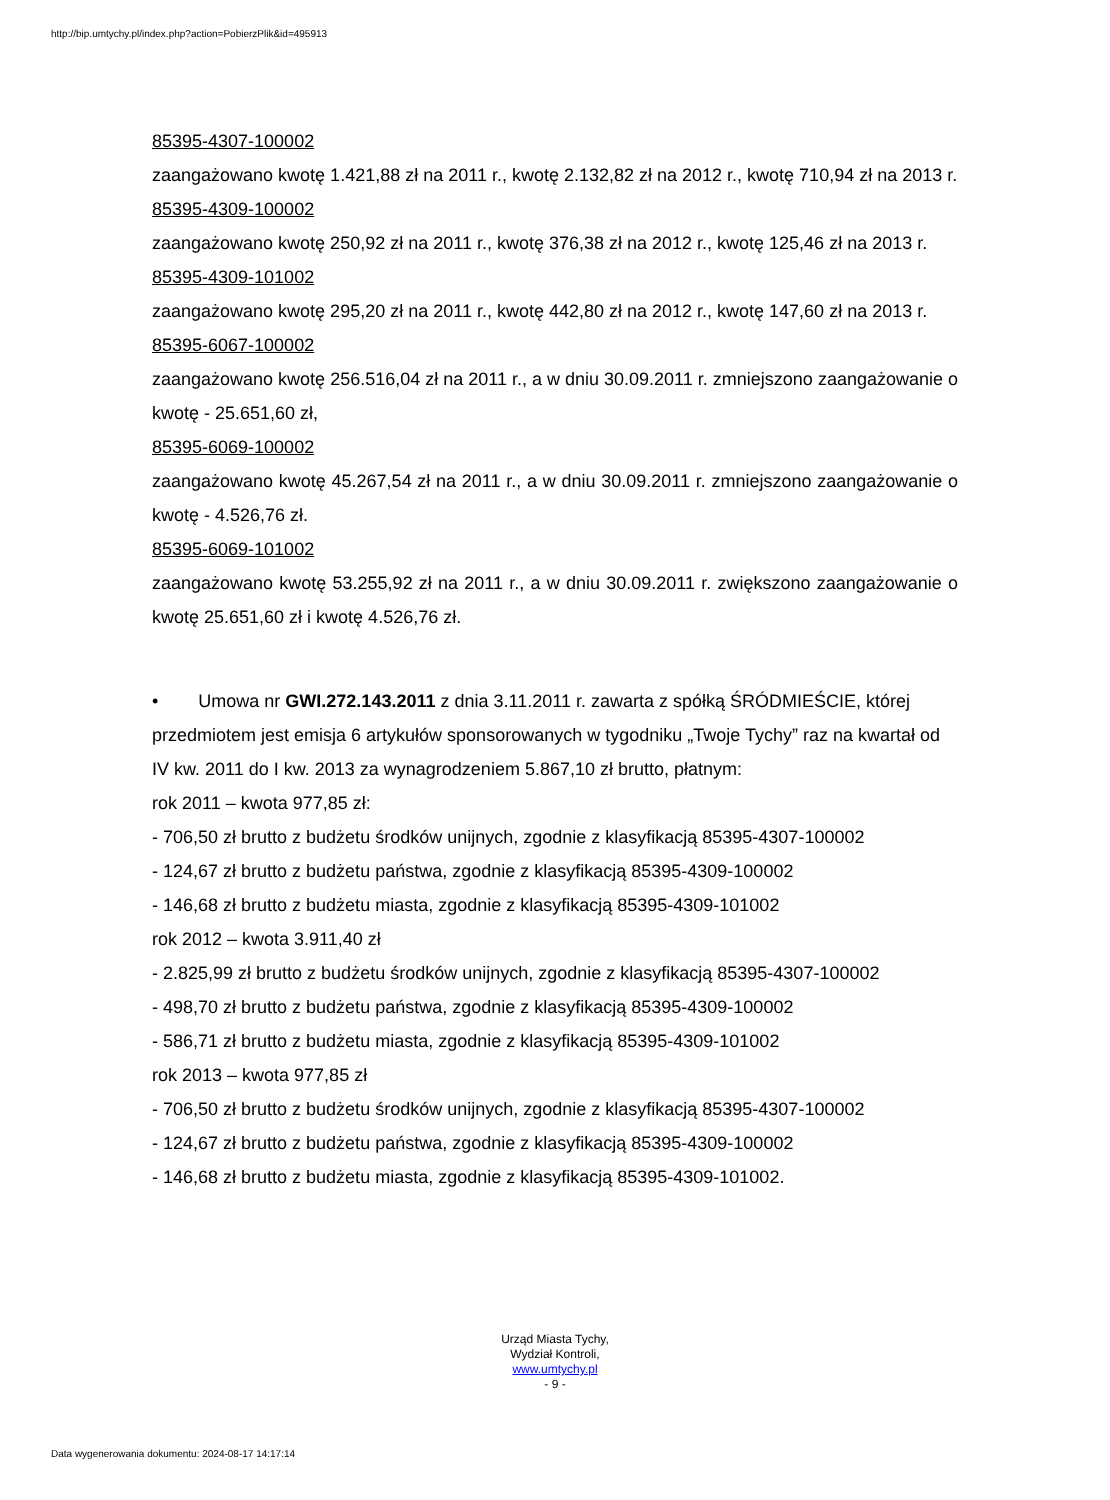http://bip.umtychy.pl/index.php?action=PobierzPlik&id=495913
85395-4307-100002
zaangażowano kwotę 1.421,88 zł na 2011 r., kwotę 2.132,82 zł na 2012 r., kwotę 710,94 zł na 2013 r.
85395-4309-100002
zaangażowano kwotę 250,92 zł na 2011 r., kwotę 376,38 zł na 2012 r., kwotę 125,46 zł na 2013 r.
85395-4309-101002
zaangażowano kwotę 295,20 zł na 2011 r., kwotę 442,80 zł na 2012 r., kwotę 147,60 zł na 2013 r.
85395-6067-100002
zaangażowano kwotę 256.516,04 zł na 2011 r., a w dniu 30.09.2011 r. zmniejszono zaangażowanie o kwotę - 25.651,60 zł,
85395-6069-100002
zaangażowano kwotę 45.267,54 zł na 2011 r., a w dniu 30.09.2011 r. zmniejszono zaangażowanie o kwotę - 4.526,76 zł.
85395-6069-101002
zaangażowano kwotę 53.255,92 zł na 2011 r., a w dniu 30.09.2011 r. zwiększono zaangażowanie o kwotę 25.651,60 zł i kwotę 4.526,76 zł.
• Umowa nr GWI.272.143.2011 z dnia 3.11.2011 r. zawarta z spółką ŚRÓDMIEŚCIE, której przedmiotem jest emisja 6 artykułów sponsorowanych w tygodniku „Twoje Tychy” raz na kwartał od IV kw. 2011 do I kw. 2013 za wynagrodzeniem 5.867,10 zł brutto, płatnym:
rok 2011 – kwota 977,85 zł:
- 706,50 zł brutto z budżetu środków unijnych, zgodnie z klasyfikacją 85395-4307-100002
- 124,67 zł brutto z budżetu państwa, zgodnie z klasyfikacją 85395-4309-100002
- 146,68 zł brutto z budżetu miasta, zgodnie z klasyfikacją 85395-4309-101002
rok 2012 – kwota 3.911,40 zł
- 2.825,99 zł brutto z budżetu środków unijnych, zgodnie z klasyfikacją 85395-4307-100002
- 498,70 zł brutto z budżetu państwa, zgodnie z klasyfikacją 85395-4309-100002
- 586,71 zł brutto z budżetu miasta, zgodnie z klasyfikacją 85395-4309-101002
rok 2013 – kwota 977,85 zł
- 706,50 zł brutto z budżetu środków unijnych, zgodnie z klasyfikacją 85395-4307-100002
- 124,67 zł brutto z budżetu państwa, zgodnie z klasyfikacją 85395-4309-100002
- 146,68 zł brutto z budżetu miasta, zgodnie z klasyfikacją 85395-4309-101002.
Urząd Miasta Tychy,
Wydział Kontroli,
www.umtychy.pl
- 9 -
Data wygenerowania dokumentu: 2024-08-17 14:17:14